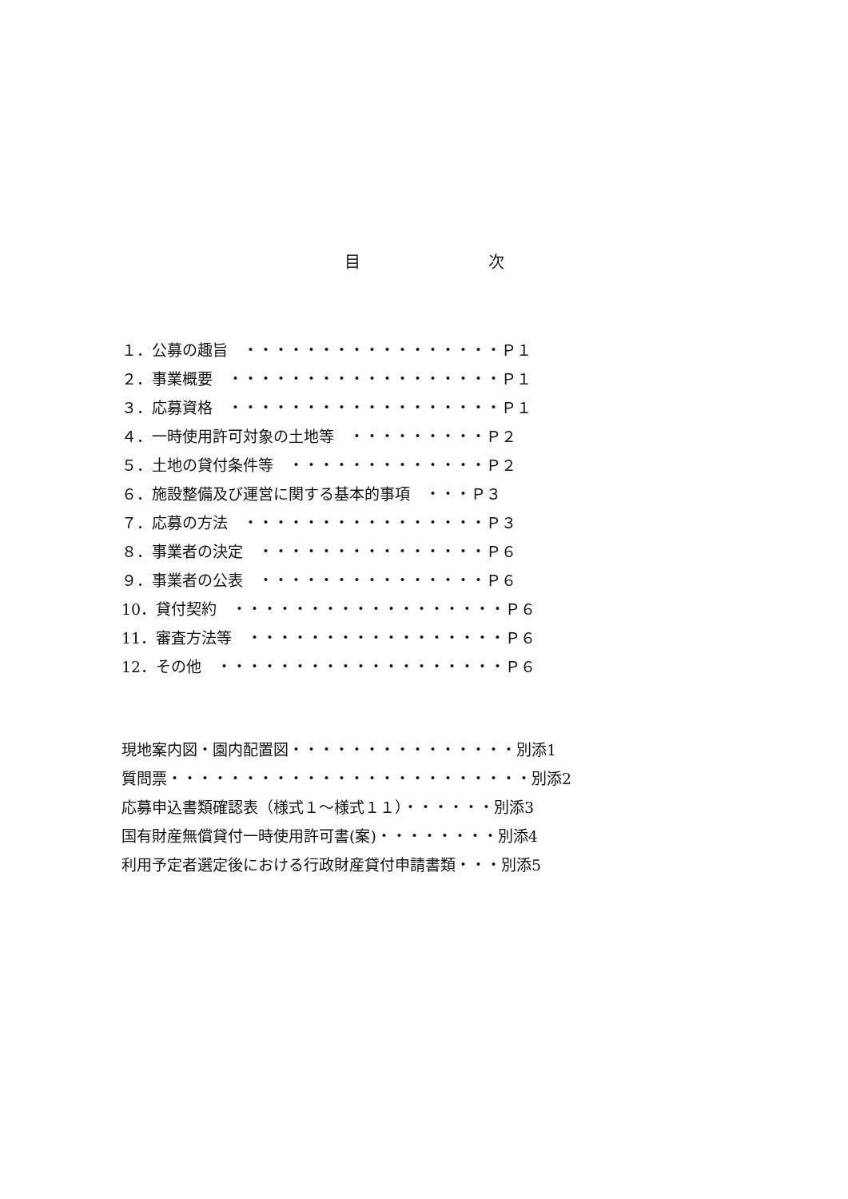目　　　　　　　　次
１．公募の趣旨　・・・・・・・・・・・・・・・・・Ｐ１ ２．事業概要　・・・・・・・・・・・・・・・・・・Ｐ１ ３．応募資格　・・・・・・・・・・・・・・・・・・Ｐ１ ４．一時使用許可対象の土地等　・・・・・・・・・Ｐ２ ５．土地の貸付条件等　・・・・・・・・・・・・・Ｐ２ ６．施設整備及び運営に関する基本的事項　・・・Ｐ３ ７．応募の方法　・・・・・・・・・・・・・・・・Ｐ３ ８．事業者の決定　・・・・・・・・・・・・・・・Ｐ６ ９．事業者の公表　・・・・・・・・・・・・・・・Ｐ６ 10．貸付契約　・・・・・・・・・・・・・・・・・・Ｐ６ 11．審査方法等　・・・・・・・・・・・・・・・・・Ｐ６ 12．その他　・・・・・・・・・・・・・・・・・・・Ｐ６
現地案内図・園内配置図・・・・・・・・・・・・・・・別添1 質問票・・・・・・・・・・・・・・・・・・・・・・・・別添2 応募申込書類確認表（様式１～様式１１）・・・・・・別添3 国有財産無償貸付一時使用許可書(案)・・・・・・・・別添4 利用予定者選定後における行政財産貸付申請書類・・・別添5